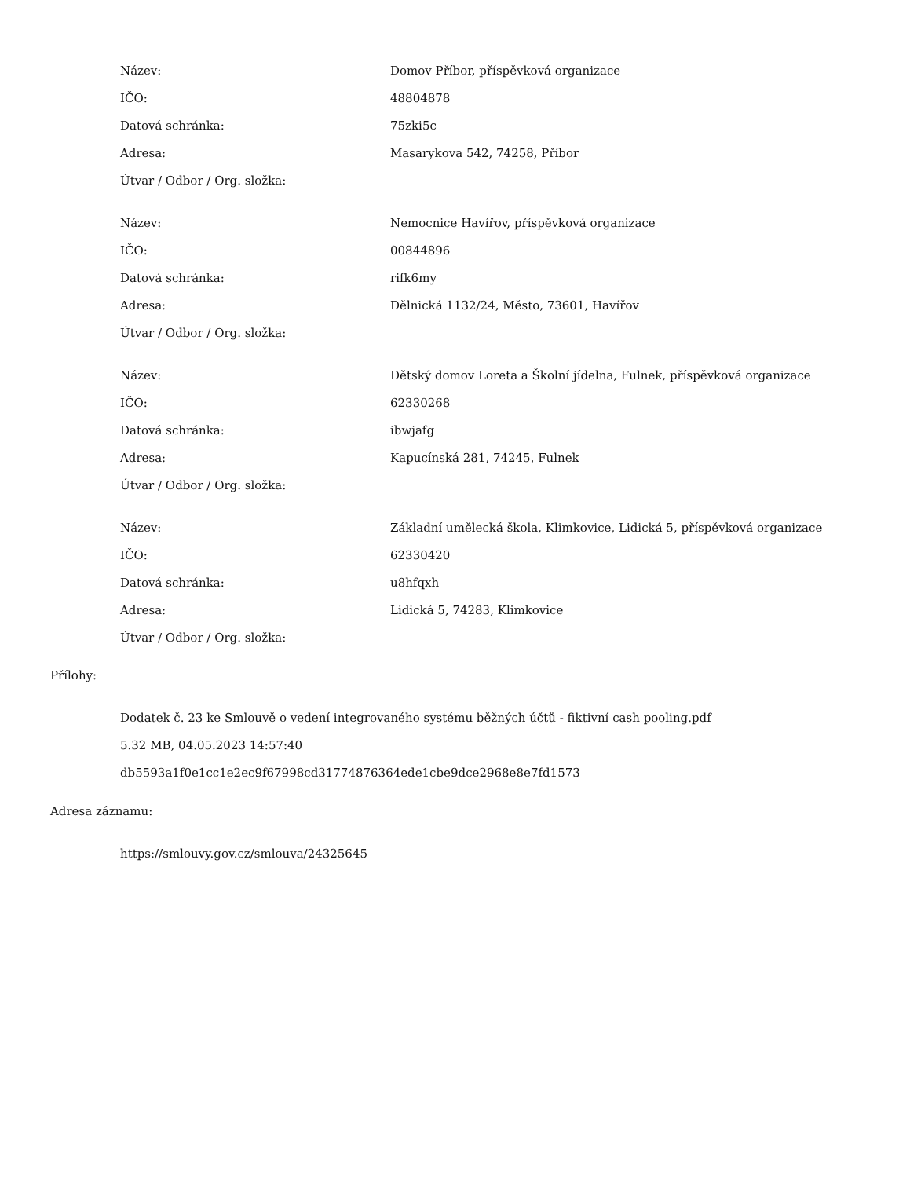| Název: | Domov Příbor, příspěvková organizace |
| IČO: | 48804878 |
| Datová schránka: | 75zki5c |
| Adresa: | Masarykova 542, 74258, Příbor |
| Útvar / Odbor / Org. složka: | |
| Název: | Nemocnice Havířov, příspěvková organizace |
| IČO: | 00844896 |
| Datová schránka: | rifk6my |
| Adresa: | Dělnická 1132/24, Město, 73601, Havířov |
| Útvar / Odbor / Org. složka: | |
| Název: | Dětský domov Loreta a Školní jídelna, Fulnek, příspěvková organizace |
| IČO: | 62330268 |
| Datová schránka: | ibwjafg |
| Adresa: | Kapucínská 281, 74245, Fulnek |
| Útvar / Odbor / Org. složka: | |
| Název: | Základní umělecká škola, Klimkovice, Lidická 5, příspěvková organizace |
| IČO: | 62330420 |
| Datová schránka: | u8hfqxh |
| Adresa: | Lidická 5, 74283, Klimkovice |
| Útvar / Odbor / Org. složka: | |
Přílohy:
Dodatek č. 23 ke Smlouvě o vedení integrovaného systému běžných účtů - fiktivní cash pooling.pdf
5.32 MB, 04.05.2023 14:57:40
db5593a1f0e1cc1e2ec9f67998cd31774876364ede1cbe9dce2968e8e7fd1573
Adresa záznamu:
https://smlouvy.gov.cz/smlouva/24325645